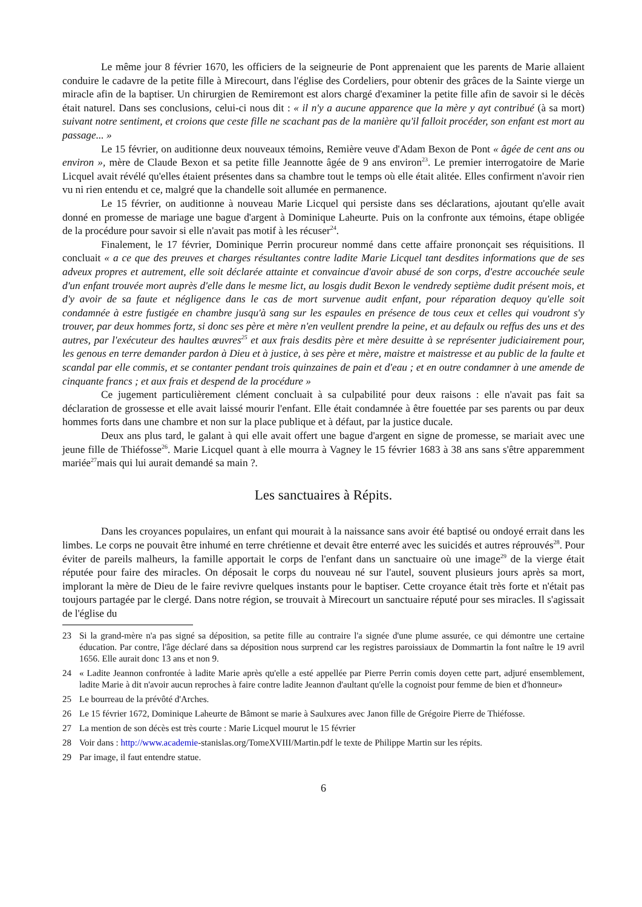Le même jour 8 février 1670, les officiers de la seigneurie de Pont apprenaient que les parents de Marie allaient conduire le cadavre de la petite fille à Mirecourt, dans l'église des Cordeliers, pour obtenir des grâces de la Sainte vierge un miracle afin de la baptiser. Un chirurgien de Remiremont est alors chargé d'examiner la petite fille afin de savoir si le décès était naturel. Dans ses conclusions, celui-ci nous dit : « il n'y a aucune apparence que la mère y ayt contribué (à sa mort) suivant notre sentiment, et croions que ceste fille ne scachant pas de la manière qu'il falloit procéder, son enfant est mort au passage... »
Le 15 février, on auditionne deux nouveaux témoins, Remière veuve d'Adam Bexon de Pont « âgée de cent ans ou environ », mère de Claude Bexon et sa petite fille Jeannotte âgée de 9 ans environ<sup>23</sup>. Le premier interrogatoire de Marie Licquel avait révélé qu'elles étaient présentes dans sa chambre tout le temps où elle était alitée. Elles confirment n'avoir rien vu ni rien entendu et ce, malgré que la chandelle soit allumée en permanence.
Le 15 février, on auditionne à nouveau Marie Licquel qui persiste dans ses déclarations, ajoutant qu'elle avait donné en promesse de mariage une bague d'argent à Dominique Laheurte. Puis on la confronte aux témoins, étape obligée de la procédure pour savoir si elle n'avait pas motif à les récuser<sup>24</sup>.
Finalement, le 17 février, Dominique Perrin procureur nommé dans cette affaire prononçait ses réquisitions. Il concluait « a ce que des preuves et charges résultantes contre ladite Marie Licquel tant desdites informations que de ses adveux propres et autrement, elle soit déclarée attainte et convaincue d'avoir abusé de son corps, d'estre accouchée seule d'un enfant trouvée mort auprès d'elle dans le mesme lict, au losgis dudit Bexon le vendredy septième dudit présent mois, et d'y avoir de sa faute et négligence dans le cas de mort survenue audit enfant, pour réparation dequoy qu'elle soit condamnée à estre fustigée en chambre jusqu'à sang sur les espaules en présence de tous ceux et celles qui voudront s'y trouver, par deux hommes fortz, si donc ses père et mère n'en veullent prendre la peine, et au defaulx ou reffus des uns et des autres, par l'exécuteur des haultes œuvres<sup>25</sup> et aux frais desdits père et mère desuitte à se représenter judiciairement pour, les genous en terre demander pardon à Dieu et à justice, à ses père et mère, maistre et maistresse et au public de la faulte et scandal par elle commis, et se contanter pendant trois quinzaines de pain et d'eau ; et en outre condamner à une amende de cinquante francs ; et aux frais et despend de la procédure »
Ce jugement particulièrement clément concluait à sa culpabilité pour deux raisons : elle n'avait pas fait sa déclaration de grossesse et elle avait laissé mourir l'enfant. Elle était condamnée à être fouettée par ses parents ou par deux hommes forts dans une chambre et non sur la place publique et à défaut, par la justice ducale.
Deux ans plus tard, le galant à qui elle avait offert une bague d'argent en signe de promesse, se mariait avec une jeune fille de Thiéfosse<sup>26</sup>. Marie Licquel quant à elle mourra à Vagney le 15 février 1683 à 38 ans sans s'être apparemment mariée<sup>27</sup>mais qui lui aurait demandé sa main ?.
Les sanctuaires à Répits.
Dans les croyances populaires, un enfant qui mourait à la naissance sans avoir été baptisé ou ondoyé errait dans les limbes. Le corps ne pouvait être inhumé en terre chrétienne et devait être enterré avec les suicidés et autres réprouvés<sup>28</sup>. Pour éviter de pareils malheurs, la famille apportait le corps de l'enfant dans un sanctuaire où une image<sup>29</sup> de la vierge était réputée pour faire des miracles. On déposait le corps du nouveau né sur l'autel, souvent plusieurs jours après sa mort, implorant la mère de Dieu de le faire revivre quelques instants pour le baptiser. Cette croyance était très forte et n'était pas toujours partagée par le clergé. Dans notre région, se trouvait à Mirecourt un sanctuaire réputé pour ses miracles. Il s'agissait de l'église du
23 Si la grand-mère n'a pas signé sa déposition, sa petite fille au contraire l'a signée d'une plume assurée, ce qui démontre une certaine éducation. Par contre, l'âge déclaré dans sa déposition nous surprend car les registres paroissiaux de Dommartin la font naître le 19 avril 1656. Elle aurait donc 13 ans et non 9.
24 « Ladite Jeannon confrontée à ladite Marie après qu'elle a esté appellée par Pierre Perrin comis doyen cette part, adjuré ensemblement, ladite Marie à dit n'avoir aucun reproches à faire contre ladite Jeannon d'aultant qu'elle la cognoist pour femme de bien et d'honneur»
25 Le bourreau de la prévôté d'Arches.
26 Le 15 février 1672, Dominique Laheurte de Bâmont se marie à Saulxures avec Janon fille de Grégoire Pierre de Thiéfosse.
27 La mention de son décès est très courte : Marie Licquel mourut le 15 février
28 Voir dans : http://www.academie-stanislas.org/TomeXVIII/Martin.pdf le texte de Philippe Martin sur les répits.
29 Par image, il faut entendre statue.
6